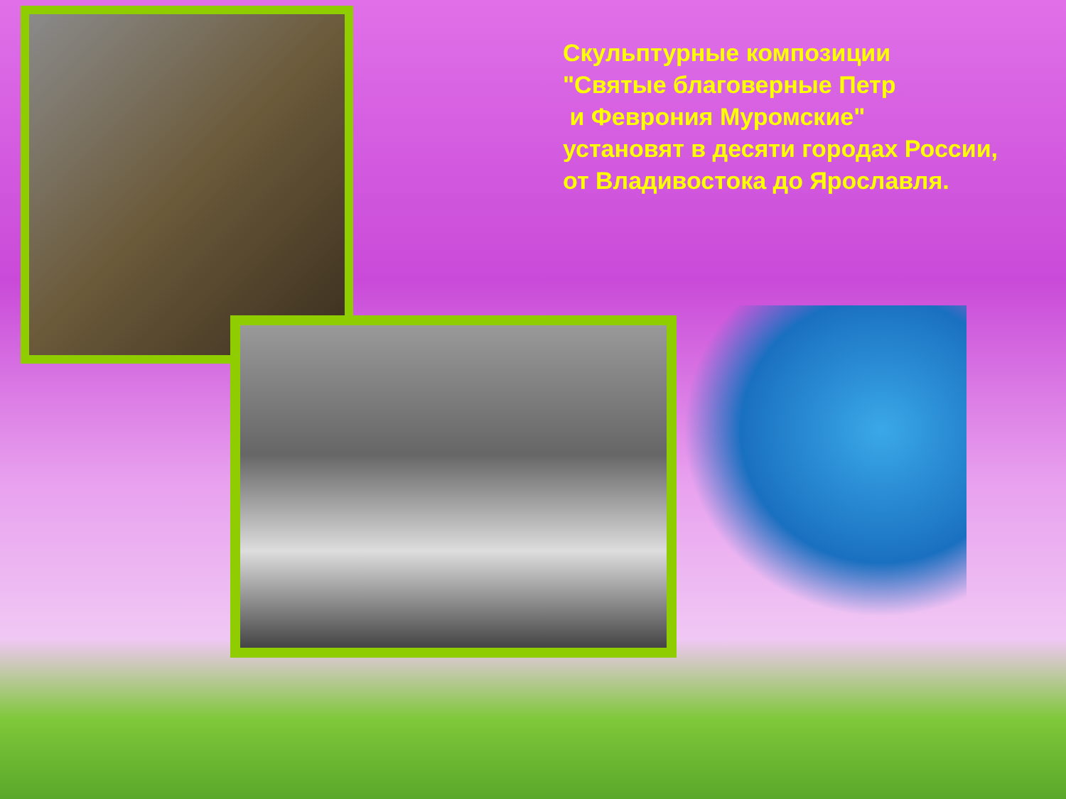Скульптурные композиции
"Святые благоверные Петр
и Феврония Муромские"
установят в десяти городах России,
от Владивостока до Ярославля.